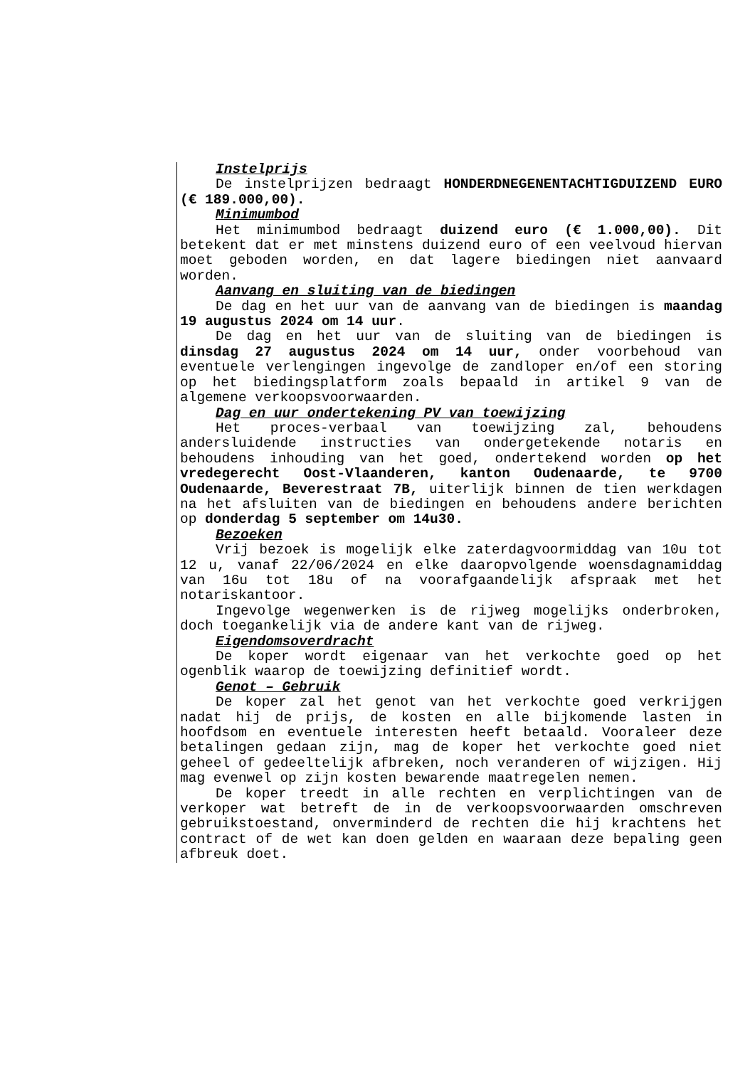Instelprijs
De instelprijzen bedraagt HONDERDNEGENENTACHTIGDUIZEND EURO (€ 189.000,00).
Minimumbod
Het minimumbod bedraagt duizend euro (€ 1.000,00). Dit betekent dat er met minstens duizend euro of een veelvoud hiervan moet geboden worden, en dat lagere biedingen niet aanvaard worden.
Aanvang en sluiting van de biedingen
De dag en het uur van de aanvang van de biedingen is maandag 19 augustus 2024 om 14 uur.
De dag en het uur van de sluiting van de biedingen is dinsdag 27 augustus 2024 om 14 uur, onder voorbehoud van eventuele verlengingen ingevolge de zandloper en/of een storing op het biedingsplatform zoals bepaald in artikel 9 van de algemene verkoopsvoorwaarden.
Dag en uur ondertekening PV van toewijzing
Het proces-verbaal van toewijzing zal, behoudens andersluidende instructies van ondergetekende notaris en behoudens inhouding van het goed, ondertekend worden op het vredegerecht Oost-Vlaanderen, kanton Oudenaarde, te 9700 Oudenaarde, Beverestraat 7B, uiterlijk binnen de tien werkdagen na het afsluiten van de biedingen en behoudens andere berichten op donderdag 5 september om 14u30.
Bezoeken
Vrij bezoek is mogelijk elke zaterdagvoormiddag van 10u tot 12 u, vanaf 22/06/2024 en elke daaropvolgende woensdagnamiddag van 16u tot 18u of na voorafgaandelijk afspraak met het notariskantoor.
Ingevolge wegenwerken is de rijweg mogelijks onderbroken, doch toegankelijk via de andere kant van de rijweg.
Eigendomsoverdracht
De koper wordt eigenaar van het verkochte goed op het ogenblik waarop de toewijzing definitief wordt.
Genot – Gebruik
De koper zal het genot van het verkochte goed verkrijgen nadat hij de prijs, de kosten en alle bijkomende lasten in hoofdsom en eventuele interesten heeft betaald. Vooraleer deze betalingen gedaan zijn, mag de koper het verkochte goed niet geheel of gedeeltelijk afbreken, noch veranderen of wijzigen. Hij mag evenwel op zijn kosten bewarende maatregelen nemen.
De koper treedt in alle rechten en verplichtingen van de verkoper wat betreft de in de verkoopsvoorwaarden omschreven gebruikstoestand, onverminderd de rechten die hij krachtens het contract of de wet kan doen gelden en waaraan deze bepaling geen afbreuk doet.